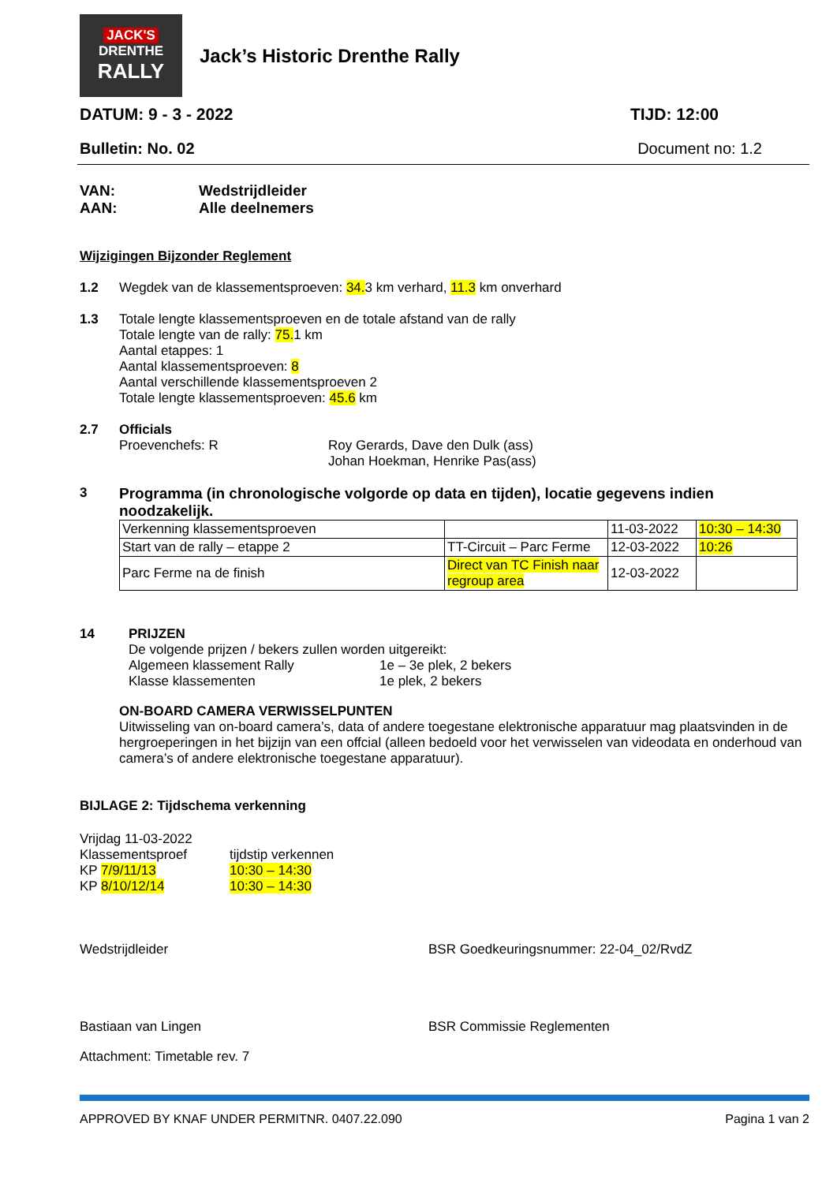JACK'S
DRENTHE
RALLY
Jack’s Historic Drenthe Rally
DATUM: 9 - 3 - 2022 TIJD: 12:00
Bulletin: No. 02 Document no: 1.2
VAN: Wedstrijdleider
AAN: Alle deelnemers
Wijzigingen Bijzonder Reglement
1.2 Wegdek van de klassementsproeven: 34. 3 km verhard, 11.3 km onverhard
1.3 Totale lengte klassementsproeven en de totale afstand van de rally
Totale lengte van de rally: 75. 1 km
Aantal etappes: 1
Aantal klassementsproeven: 8
Aantal verschillende klassementsproeven 2
Totale lengte klassementsproeven: 45.6 km
2.7 Officials
Proevenchefs: R Roy Gerards, Dave den Dulk (ass)
Johan Hoekman, Henrike Pas(ass)
3 Programma (in chronologische volgorde op data en tijden), locatie gegevens indien noodzakelijk.
| Verkenning klassementsproeven | | 11-03-2022 | 10:30 – 14:30 |
| Start van de rally – etappe 2 | TT-Circuit – Parc Ferme | 12-03-2022 | 10:26 |
| Parc Ferme na de finish | Direct van TC Finish naar regroup area | 12-03-2022 | |
14 PRIJZEN
De volgende prijzen / bekers zullen worden uitgereikt:
Algemeen klassement Rally
Klasse klassementen 1e – 3e plek, 2 bekers
1e plek, 2 bekers
ON-BOARD CAMERA VERWISSELPUNTEN
Uitwisseling van on-board camera’s, data of andere toegestane elektronische apparatuur mag plaatsvinden in de hergroeperingen in het bijzijn van een offcial (alleen bedoeld voor het verwisselen van videodata en onderhoud van camera’s of andere elektronische toegestane apparatuur).
BIJLAGE 2: Tijdschema verkenning
Vrijdag 11-03-2022
Klassementsproef
KP 7/9/11/13
KP 8/10/12/14 tijdstip verkennen
10:30 – 14:30
10:30 – 14:30
Wedstrijdleider
Bastiaan van Lingen
BSR Goedkeuringsnummer: 22-04_02/RvdZ
BSR Commissie Reglementen
Attachment: Timetable rev. 7
APPROVED BY KNAF UNDER PERMITNR. 0407.22.090 Pagina 1 van 2